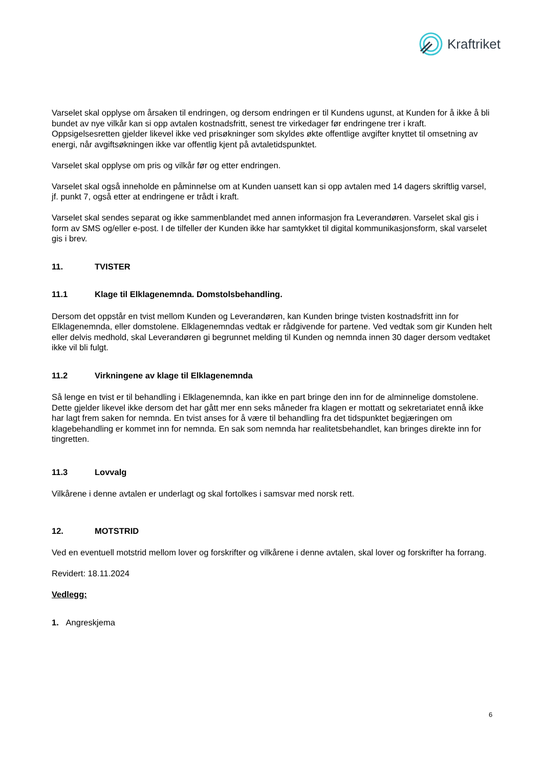Kraftriket
Varselet skal opplyse om årsaken til endringen, og dersom endringen er til Kundens ugunst, at Kunden for å ikke å bli bundet av nye vilkår kan si opp avtalen kostnadsfritt, senest tre virkedager før endringene trer i kraft. Oppsigelsesretten gjelder likevel ikke ved prisøkninger som skyldes økte offentlige avgifter knyttet til omsetning av energi, når avgiftsøkningen ikke var offentlig kjent på avtaletidspunktet.
Varselet skal opplyse om pris og vilkår før og etter endringen.
Varselet skal også inneholde en påminnelse om at Kunden uansett kan si opp avtalen med 14 dagers skriftlig varsel, jf. punkt 7, også etter at endringene er trådt i kraft.
Varselet skal sendes separat og ikke sammenblandet med annen informasjon fra Leverandøren. Varselet skal gis i form av SMS og/eller e-post. I de tilfeller der Kunden ikke har samtykket til digital kommunikasjonsform, skal varselet gis i brev.
11. TVISTER
11.1 Klage til Elklagenemnda. Domstolsbehandling.
Dersom det oppstår en tvist mellom Kunden og Leverandøren, kan Kunden bringe tvisten kostnadsfritt inn for Elklagenemnda, eller domstolene. Elklagenemndas vedtak er rådgivende for partene. Ved vedtak som gir Kunden helt eller delvis medhold, skal Leverandøren gi begrunnet melding til Kunden og nemnda innen 30 dager dersom vedtaket ikke vil bli fulgt.
11.2 Virkningene av klage til Elklagenemnda
Så lenge en tvist er til behandling i Elklagenemnda, kan ikke en part bringe den inn for de alminnelige domstolene. Dette gjelder likevel ikke dersom det har gått mer enn seks måneder fra klagen er mottatt og sekretariatet ennå ikke har lagt frem saken for nemnda. En tvist anses for å være til behandling fra det tidspunktet begjæringen om klagebehandling er kommet inn for nemnda. En sak som nemnda har realitetsbehandlet, kan bringes direkte inn for tingretten.
11.3 Lovvalg
Vilkårene i denne avtalen er underlagt og skal fortolkes i samsvar med norsk rett.
12. MOTSTRID
Ved en eventuell motstrid mellom lover og forskrifter og vilkårene i denne avtalen, skal lover og forskrifter ha forrang.
Revidert: 18.11.2024
Vedlegg:
1. Angreskjema
6